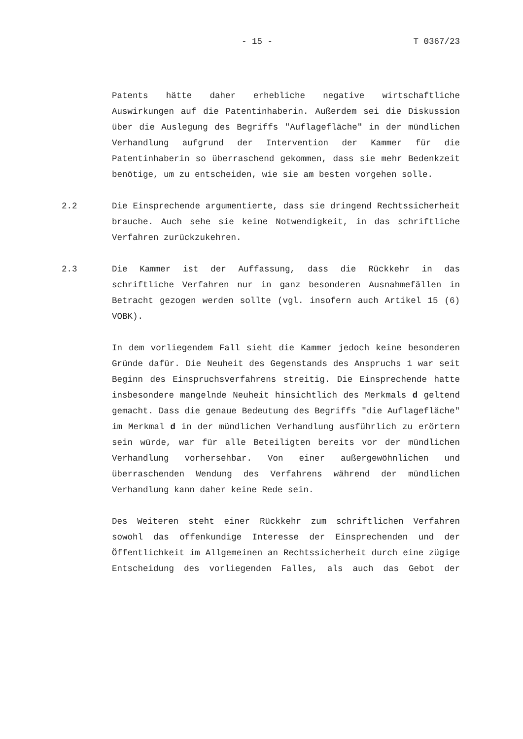- 15 - T 0367/23
Patents hätte daher erhebliche negative wirtschaftliche Auswirkungen auf die Patentinhaberin. Außerdem sei die Diskussion über die Auslegung des Begriffs "Auflagefläche" in der mündlichen Verhandlung aufgrund der Intervention der Kammer für die Patentinhaberin so überraschend gekommen, dass sie mehr Bedenkzeit benötige, um zu entscheiden, wie sie am besten vorgehen solle.
2.2 Die Einsprechende argumentierte, dass sie dringend Rechtssicherheit brauche. Auch sehe sie keine Notwendigkeit, in das schriftliche Verfahren zurückzukehren.
2.3 Die Kammer ist der Auffassung, dass die Rückkehr in das schriftliche Verfahren nur in ganz besonderen Ausnahmefällen in Betracht gezogen werden sollte (vgl. insofern auch Artikel 15 (6) VOBK).
In dem vorliegendem Fall sieht die Kammer jedoch keine besonderen Gründe dafür. Die Neuheit des Gegenstands des Anspruchs 1 war seit Beginn des Einspruchsverfahrens streitig. Die Einsprechende hatte insbesondere mangelnde Neuheit hinsichtlich des Merkmals d geltend gemacht. Dass die genaue Bedeutung des Begriffs "die Auflagefläche" im Merkmal d in der mündlichen Verhandlung ausführlich zu erörtern sein würde, war für alle Beteiligten bereits vor der mündlichen Verhandlung vorhersehbar. Von einer außergewöhnlichen und überraschenden Wendung des Verfahrens während der mündlichen Verhandlung kann daher keine Rede sein.
Des Weiteren steht einer Rückkehr zum schriftlichen Verfahren sowohl das offenkundige Interesse der Einsprechenden und der Öffentlichkeit im Allgemeinen an Rechtssicherheit durch eine zügige Entscheidung des vorliegenden Falles, als auch das Gebot der